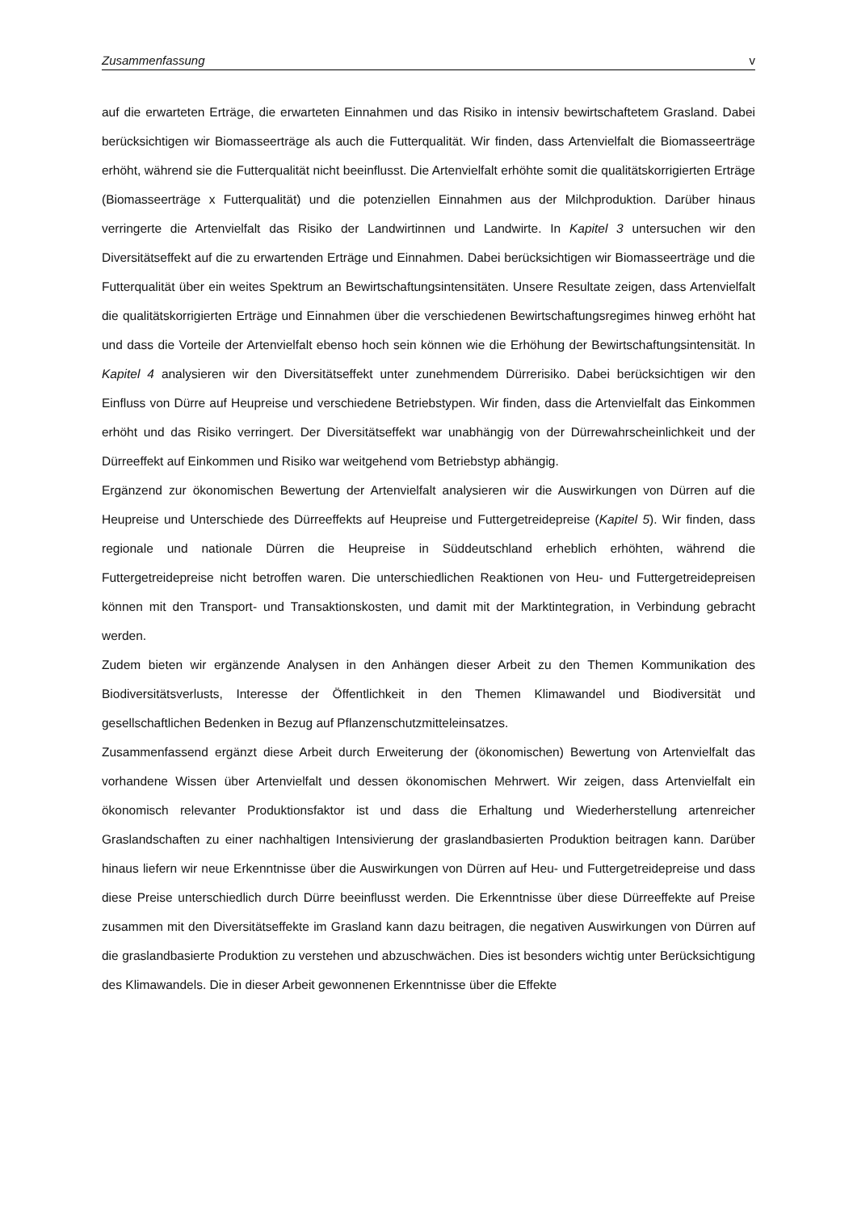Zusammenfassung v
auf die erwarteten Erträge, die erwarteten Einnahmen und das Risiko in intensiv bewirtschaftetem Grasland. Dabei berücksichtigen wir Biomasseerträge als auch die Futterqualität. Wir finden, dass Artenvielfalt die Biomasseerträge erhöht, während sie die Futterqualität nicht beeinflusst. Die Artenvielfalt erhöhte somit die qualitätskorrigierten Erträge (Biomasseerträge x Futterqualität) und die potenziellen Einnahmen aus der Milchproduktion. Darüber hinaus verringerte die Artenvielfalt das Risiko der Landwirtinnen und Landwirte. In Kapitel 3 untersuchen wir den Diversitätseffekt auf die zu erwartenden Erträge und Einnahmen. Dabei berücksichtigen wir Biomasseerträge und die Futterqualität über ein weites Spektrum an Bewirtschaftungsintensitäten. Unsere Resultate zeigen, dass Artenvielfalt die qualitätskorrigierten Erträge und Einnahmen über die verschiedenen Bewirtschaftungsregimes hinweg erhöht hat und dass die Vorteile der Artenvielfalt ebenso hoch sein können wie die Erhöhung der Bewirtschaftungsintensität. In Kapitel 4 analysieren wir den Diversitätseffekt unter zunehmendem Dürrerisiko. Dabei berücksichtigen wir den Einfluss von Dürre auf Heupreise und verschiedene Betriebstypen. Wir finden, dass die Artenvielfalt das Einkommen erhöht und das Risiko verringert. Der Diversitätseffekt war unabhängig von der Dürrewahrscheinlichkeit und der Dürreeffekt auf Einkommen und Risiko war weitgehend vom Betriebstyp abhängig.
Ergänzend zur ökonomischen Bewertung der Artenvielfalt analysieren wir die Auswirkungen von Dürren auf die Heupreise und Unterschiede des Dürreeffekts auf Heupreise und Futtergetreidepreise (Kapitel 5). Wir finden, dass regionale und nationale Dürren die Heupreise in Süddeutschland erheblich erhöhten, während die Futtergetreidepreise nicht betroffen waren. Die unterschiedlichen Reaktionen von Heu- und Futtergetreidepreisen können mit den Transport- und Transaktionskosten, und damit mit der Marktintegration, in Verbindung gebracht werden.
Zudem bieten wir ergänzende Analysen in den Anhängen dieser Arbeit zu den Themen Kommunikation des Biodiversitätsverlusts, Interesse der Öffentlichkeit in den Themen Klimawandel und Biodiversität und gesellschaftlichen Bedenken in Bezug auf Pflanzenschutzmitteleinsatzes.
Zusammenfassend ergänzt diese Arbeit durch Erweiterung der (ökonomischen) Bewertung von Artenvielfalt das vorhandene Wissen über Artenvielfalt und dessen ökonomischen Mehrwert. Wir zeigen, dass Artenvielfalt ein ökonomisch relevanter Produktionsfaktor ist und dass die Erhaltung und Wiederherstellung artenreicher Graslandschaften zu einer nachhaltigen Intensivierung der graslandbasierten Produktion beitragen kann. Darüber hinaus liefern wir neue Erkenntnisse über die Auswirkungen von Dürren auf Heu- und Futtergetreidepreise und dass diese Preise unterschiedlich durch Dürre beeinflusst werden. Die Erkenntnisse über diese Dürreeffekte auf Preise zusammen mit den Diversitätseffekte im Grasland kann dazu beitragen, die negativen Auswirkungen von Dürren auf die graslandbasierte Produktion zu verstehen und abzuschwächen. Dies ist besonders wichtig unter Berücksichtigung des Klimawandels. Die in dieser Arbeit gewonnenen Erkenntnisse über die Effekte